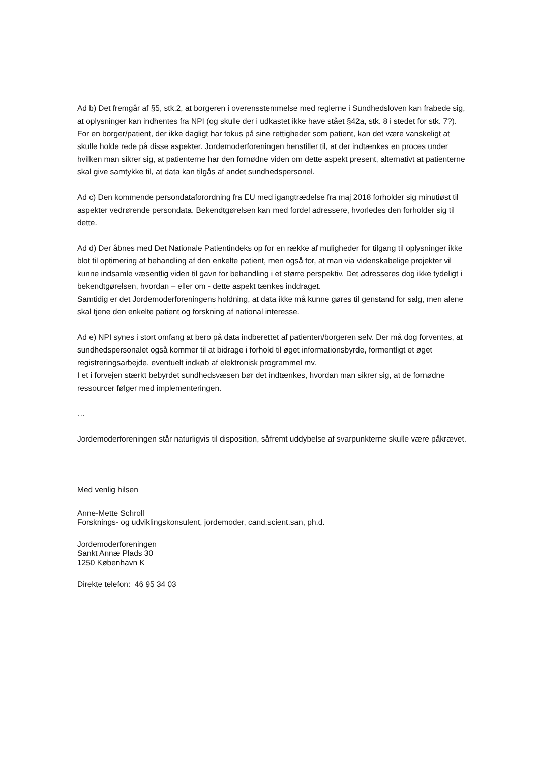Ad b) Det fremgår af §5, stk.2, at borgeren i overensstemmelse med reglerne i Sundhedsloven kan frabede sig, at oplysninger kan indhentes fra NPI (og skulle der i udkastet ikke have stået §42a, stk. 8 i stedet for stk. 7?).
For en borger/patient, der ikke dagligt har fokus på sine rettigheder som patient, kan det være vanskeligt at skulle holde rede på disse aspekter. Jordemoderforeningen henstiller til, at der indtænkes en proces under hvilken man sikrer sig, at patienterne har den fornødne viden om dette aspekt present, alternativt at patienterne skal give samtykke til, at data kan tilgås af andet sundhedspersonel.
Ad c) Den kommende persondataforordning fra EU med igangtrædelse fra maj 2018 forholder sig minutiøst til aspekter vedrørende persondata. Bekendtgørelsen kan med fordel adressere, hvorledes den forholder sig til dette.
Ad d) Der åbnes med Det Nationale Patientindeks op for en række af muligheder for tilgang til oplysninger ikke blot til optimering af behandling af den enkelte patient, men også for, at man via videnskabelige projekter vil kunne indsamle væsentlig viden til gavn for behandling i et større perspektiv. Det adresseres dog ikke tydeligt i bekendtgørelsen, hvordan – eller om - dette aspekt tænkes inddraget.
Samtidig er det Jordemoderforeningens holdning, at data ikke må kunne gøres til genstand for salg, men alene skal tjene den enkelte patient og forskning af national interesse.
Ad e) NPI synes i stort omfang at bero på data indberettet af patienten/borgeren selv. Der må dog forventes, at sundhedspersonalet også kommer til at bidrage i forhold til øget informationsbyrde, formentligt et øget registreringsarbejde, eventuelt indkøb af elektronisk programmel mv.
I et i forvejen stærkt bebyrdet sundhedsvæsen bør det indtænkes, hvordan man sikrer sig, at de fornødne ressourcer følger med implementeringen.
…
Jordemoderforeningen står naturligvis til disposition, såfremt uddybelse af svarpunkterne skulle være påkrævet.
Med venlig hilsen
Anne-Mette Schroll
Forsknings- og udviklingskonsulent, jordemoder, cand.scient.san, ph.d.
Jordemoderforeningen
Sankt Annæ Plads 30
1250 København K
Direkte telefon: 46 95 34 03